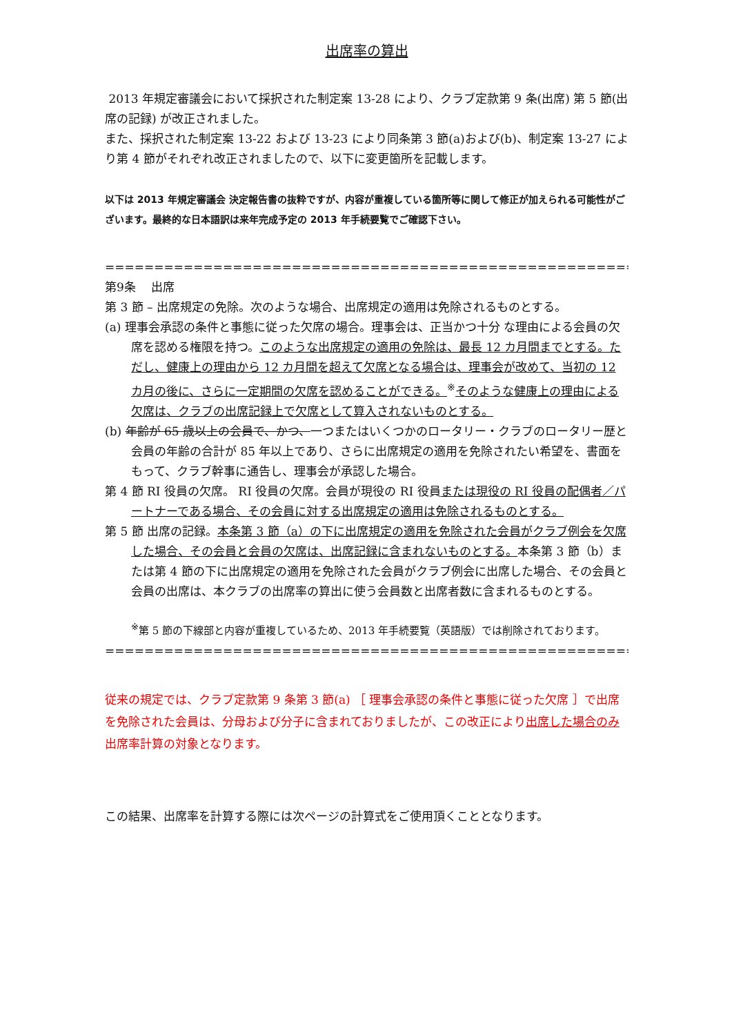出席率の算出
2013 年規定審議会において採択された制定案 13-28 により、クラブ定款第 9 条(出席) 第 5 節(出席の記録) が改正されました。
また、採択された制定案 13-22 および 13-23 により同条第 3 節(a)および(b)、制定案 13-27 により第 4 節がそれぞれ改正されましたので、以下に変更箇所を記載します。
以下は 2013 年規定審議会 決定報告書の抜粋ですが、内容が重複している箇所等に関して修正が加えられる可能性がございます。最終的な日本語訳は来年完成予定の 2013 年手続要覧でご確認下さい。
============================================================================
第9条　 出席
第 3 節 – 出席規定の免除。次のような場合、出席規定の適用は免除されるものとする。
(a) 理事会承認の条件と事態に従った欠席の場合。理事会は、正当かつ十分 な理由による会員の欠席を認める権限を持つ。このような出席規定の適用の免除は、最長 12 カ月間までとする。ただし、健康上の理由から 12 カ月間を超えて欠席となる場合は、理事会が改めて、当初の 12 カ月の後に、さらに一定期間の欠席を認めることができる。<sup>※</sup>そのような健康上の理由による欠席は、クラブの出席記録上で欠席として算入されないものとする。
(b) 年齢が 65 歳以上の会員で、かつ、一つまたはいくつかのロータリー・クラブのロータリー歴と会員の年齢の合計が 85 年以上であり、さらに出席規定の適用を免除されたい希望を、書面をもって、クラブ幹事に通告し、理事会が承認した場合。
第 4 節 RI 役員の欠席。 RI 役員の欠席。会員が現役の RI 役員または現役の RI 役員の配偶者／パートナーである場合、その会員に対する出席規定の適用は免除されるものとする。
第 5 節 出席の記録。本条第 3 節（a）の下に出席規定の適用を免除された会員がクラブ例会を欠席した場合、その会員と会員の欠席は、出席記録に含まれないものとする。本条第 3 節（b）または第 4 節の下に出席規定の適用を免除された会員がクラブ例会に出席した場合、その会員と会員の出席は、本クラブの出席率の算出に使う会員数と出席者数に含まれるものとする。
<sup>※</sup>第 5 節の下線部と内容が重複しているため、2013 年手続要覧（英語版）では削除されております。
============================================================================
従来の規定では、クラブ定款第 9 条第 3 節(a) ［ 理事会承認の条件と事態に従った欠席 ］で出席を免除された会員は、分母および分子に含まれておりましたが、この改正により出席した場合のみ出席率計算の対象となります。
この結果、出席率を計算する際には次ページの計算式をご使用頂くこととなります。